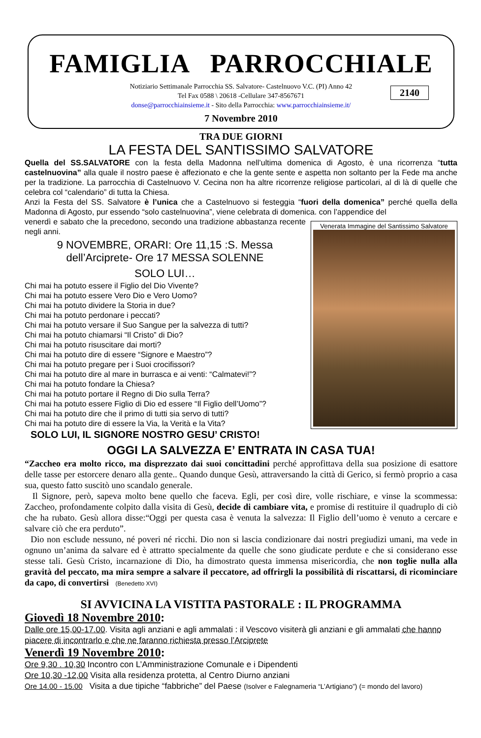FAMIGLIA PARROCCHIALE
Notiziario Settimanale Parrocchia SS. Salvatore- Castelnuovo V.C. (PI) Anno 42
Tel Fax 0588 \ 20618 -Cellulare 347-8567671
donse@parrocchiainsieme.it - Sito della Parrocchia: www.parrocchiainsieme.it/
2140
7 Novembre 2010
TRA DUE GIORNI
LA FESTA DEL SANTISSIMO SALVATORE
Quella del SS.SALVATORE con la festa della Madonna nell’ultima domenica di Agosto, è una ricorrenza “tutta castelnuovina” alla quale il nostro paese è affezionato e che la gente sente e aspetta non soltanto per la Fede ma anche per la tradizione. La parrocchia di Castelnuovo V. Cecina non ha altre ricorrenze religiose particolari, al di là di quelle che celebra col “calendario” di tutta la Chiesa.
Anzi la Festa del SS. Salvatore è l’unica che a Castelnuovo si festeggia “fuori della domenica” perché quella della Madonna di Agosto, pur essendo “solo castelnuovina”, viene celebrata di domenica. con l’appendice del
Venerata Immagine del Santissimo Salvatore
venerdì e sabato che la precedono, secondo una tradizione abbastanza recente negli anni.
9 NOVEMBRE, ORARI: Ore 11,15 :S. Messa dell’Arciprete- Ore 17 MESSA SOLENNE
SOLO LUI…
Chi mai ha potuto essere il Figlio del Dio Vivente?
Chi mai ha potuto essere Vero Dio e Vero Uomo?
Chi mai ha potuto dividere la Storia in due?
Chi mai ha potuto perdonare i peccati?
Chi mai ha potuto versare il Suo Sangue per la salvezza di tutti?
Chi mai ha potuto chiamarsi “Il Cristo” di Dio?
Chi mai ha potuto risuscitare dai morti?
Chi mai ha potuto dire di essere “Signore e Maestro”?
Chi mai ha potuto pregare per i Suoi crocifissori?
Chi mai ha potuto dire al mare in burrasca e ai venti: “Calmatevi!”?
Chi mai ha potuto fondare la Chiesa?
Chi mai ha potuto portare il Regno di Dio sulla Terra?
Chi mai ha potuto essere Figlio di Dio ed essere “Il Figlio dell’Uomo”?
Chi mai ha potuto dire che il primo di tutti sia servo di tutti?
Chi mai ha potuto dire di essere la Via, la Verità e la Vita?
SOLO LUI, IL SIGNORE NOSTRO GESU’ CRISTO!
OGGI LA SALVEZZA E’ ENTRATA IN CASA TUA!
“Zaccheo era molto ricco, ma disprezzato dai suoi concittadini perché approfittava della sua posizione di esattore delle tasse per estorcere denaro alla gente.. Quando dunque Gesù, attraversando la città di Gerico, si fermò proprio a casa sua, questo fatto suscitò uno scandalo generale.
Il Signore, però, sapeva molto bene quello che faceva. Egli, per così dire, volle rischiare, e vinse la scommessa: Zaccheo, profondamente colpito dalla visita di Gesù, decide di cambiare vita, e promise di restituire il quadruplo di ciò che ha rubato. Gesù allora disse:“Oggi per questa casa è venuta la salvezza: Il Figlio dell’uomo è venuto a cercare e salvare ciò che era perduto”.
Dio non esclude nessuno, né poveri né ricchi. Dio non si lascia condizionare dai nostri pregiudizi umani, ma vede in ognuno un’anima da salvare ed è attratto specialmente da quelle che sono giudicate perdute e che si considerano esse stesse tali. Gesù Cristo, incarnazione di Dio, ha dimostrato questa immensa misericordia, che non toglie nulla alla gravità del peccato, ma mira sempre a salvare il peccatore, ad offrirgli la possibilità di riscattarsi, di ricominciare da capo, di convertirsi (Benedetto XVI)
SI AVVICINA LA VISTITA PASTORALE : IL PROGRAMMA
Giovedì 18 Novembre 2010:
Dalle ore 15,00-17.00. Visita agli anziani e agli ammalati : il Vescovo visiterà gli anziani e gli ammalati che hanno piacere di incontrarlo e che ne faranno richiesta presso l’Arciprete
Venerdì 19 Novembre 2010:
Ore 9,30 . 10,30 Incontro con L’Amministrazione Comunale e i Dipendenti
Ore 10,30 -12,00 Visita alla residenza protetta, al Centro Diurno anziani
Ore 14.00 - 15.00 Visita a due tipiche “fabbriche” del Paese (Isolver e Falegnameria “L’Artigiano”) (= mondo del lavoro)